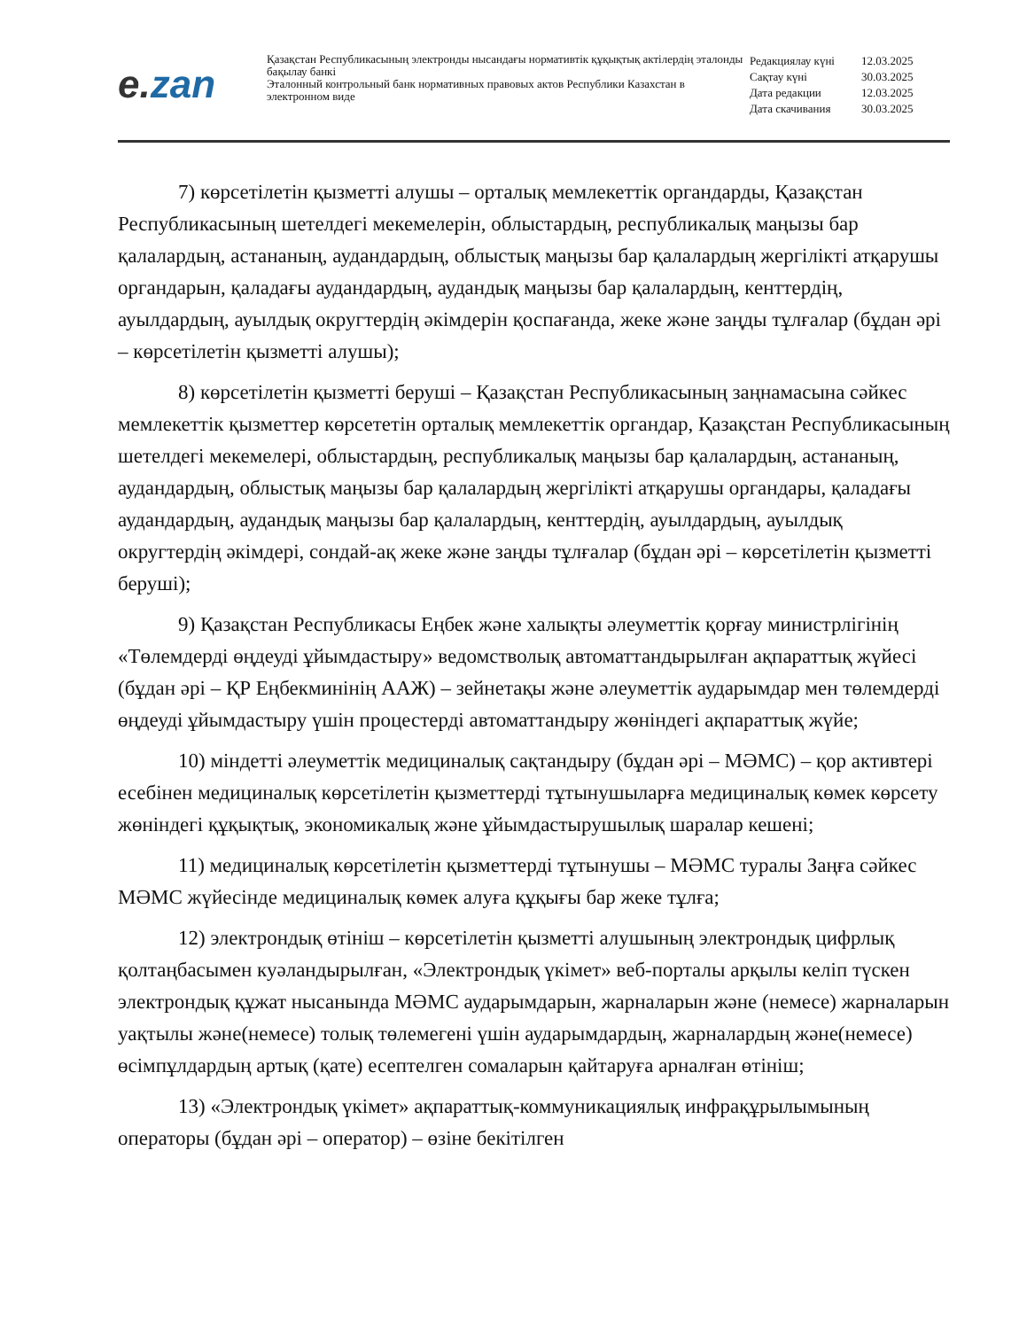e. zan
Қазақстан Республикасының электронды нысандағы нормативтік құқықтық актілердің эталонды бақылау банкі
Эталонный контрольный банк нормативных правовых актов Республики Казахстан в электронном виде
| Редакциялау күні | 12.03.2025 |
| Сақтау күні | 30.03.2025 |
| Дата редакции | 12.03.2025 |
| Дата скачивания | 30.03.2025 |
7) көрсетілетін қызметті алушы – орталық мемлекеттік органдарды, Қазақстан Республикасының шетелдегі мекемелерін, облыстардың, республикалық маңызы бар қалалардың, астананың, аудандардың, облыстық маңызы бар қалалардың жергілікті атқарушы органдарын, қаладағы аудандардың, аудандық маңызы бар қалалардың, кенттердің, ауылдардың, ауылдық округтердің әкімдерін қоспағанда, жеке және заңды тұлғалар (бұдан әрі – көрсетілетін қызметті алушы);
8) көрсетілетін қызметті беруші – Қазақстан Республикасының заңнамасына сәйкес мемлекеттік қызметтер көрсететін орталық мемлекеттік органдар, Қазақстан Республикасының шетелдегі мекемелері, облыстардың, республикалық маңызы бар қалалардың, астананың, аудандардың, облыстық маңызы бар қалалардың жергілікті атқарушы органдары, қаладағы аудандардың, аудандық маңызы бар қалалардың, кенттердің, ауылдардың, ауылдық округтердің әкімдері, сондай-ақ жеке және заңды тұлғалар (бұдан әрі – көрсетілетін қызметті беруші);
9) Қазақстан Республикасы Еңбек және халықты әлеуметтік қорғау министрлігінің «Төлемдерді өңдеуді ұйымдастыру» ведомстволық автоматтандырылған ақпараттық жүйесі (бұдан әрі – ҚР Еңбекминінің ААЖ) – зейнетақы және әлеуметтік аударымдар мен төлемдерді өңдеуді ұйымдастыру үшін процестерді автоматтандыру жөніндегі ақпараттық жүйе;
10) міндетті әлеуметтік медициналық сақтандыру (бұдан әрі – МӘМС) – қор активтері есебінен медициналық көрсетілетін қызметтерді тұтынушыларға медициналық көмек көрсету жөніндегі құқықтық, экономикалық және ұйымдастырушылық шаралар кешені;
11) медициналық көрсетілетін қызметтерді тұтынушы – МӘМС туралы Заңға сәйкес МӘМС жүйесінде медициналық көмек алуға құқығы бар жеке тұлға;
12) электрондық өтініш – көрсетілетін қызметті алушының электрондық цифрлық қолтаңбасымен куәландырылған, «Электрондық үкімет» веб-порталы арқылы келіп түскен электрондық құжат нысанында МӘМС аударымдарын, жарналарын және (немесе) жарналарын уақтылы және(немесе) толық төлемегені үшін аударымдардың, жарналардың және(немесе) өсімпұлдардың артық (қате) есептелген сомаларын қайтаруға арналған өтініш;
13) «Электрондық үкімет» ақпараттық-коммуникациялық инфрақұрылымының операторы (бұдан әрі – оператор) – өзіне бекітілген